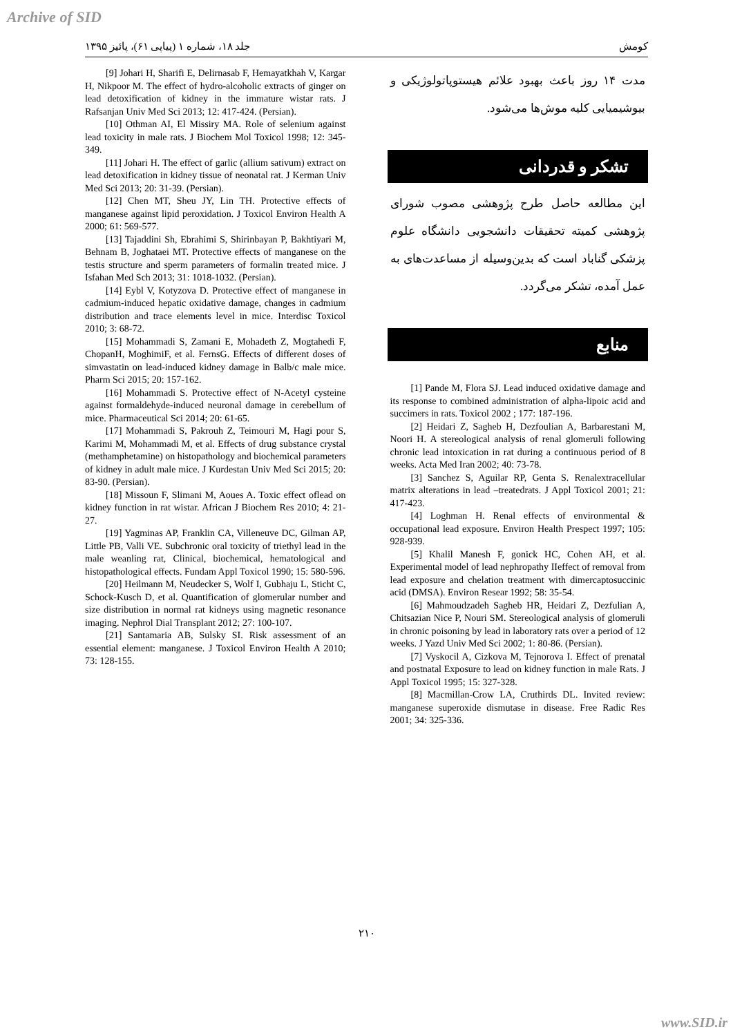Archive of SID
کومش جلد ۱۸، شماره ۱ (پیاپی ۶۱)، پائیز ۱۳۹۵
مدت ۱۴ روز باعث بهبود علائم هیستوپاتولوژیکی و بیوشیمیایی کلیه موش‌ها می‌شود.
تشکر و قدردانی
این مطالعه حاصل طرح پژوهشی مصوب شورای پژوهشی کمیته تحقیقات دانشجویی دانشگاه علوم پزشکی گناباد است که بدین‌وسیله از مساعدت‌های به عمل آمده، تشکر می‌گردد.
منابع
[1] Pande M, Flora SJ. Lead induced oxidative damage and its response to combined administration of alpha-lipoic acid and succimers in rats. Toxicol 2002 ; 177: 187-196.
[2] Heidari Z, Sagheb H, Dezfoulian A, Barbarestani M, Noori H. A stereological analysis of renal glomeruli following chronic lead intoxication in rat during a continuous period of 8 weeks. Acta Med Iran 2002; 40: 73-78.
[3] Sanchez S, Aguilar RP, Genta S. Renalextracellular matrix alterations in lead –treatedrats. J Appl Toxicol 2001; 21: 417-423.
[4] Loghman H. Renal effects of environmental & occupational lead exposure. Environ Health Prespect 1997; 105: 928-939.
[5] Khalil Manesh F, gonick HC, Cohen AH, et al. Experimental model of lead nephropathy IIeffect of removal from lead exposure and chelation treatment with dimercaptosuccinic acid (DMSA). Environ Resear 1992; 58: 35-54.
[6] Mahmoudzadeh Sagheb HR, Heidari Z, Dezfulian A, Chitsazian Nice P, Nouri SM. Stereological analysis of glomeruli in chronic poisoning by lead in laboratory rats over a period of 12 weeks. J Yazd Univ Med Sci 2002; 1: 80-86. (Persian).
[7] Vyskocil A, Cizkova M, Tejnorova I. Effect of prenatal and postnatal Exposure to lead on kidney function in male Rats. J Appl Toxicol 1995; 15: 327-328.
[8] Macmillan-Crow LA, Cruthirds DL. Invited review: manganese superoxide dismutase in disease. Free Radic Res 2001; 34: 325-336.
[9] Johari H, Sharifi E, Delirnasab F, Hemayatkhah V, Kargar H, Nikpoor M. The effect of hydro-alcoholic extracts of ginger on lead detoxification of kidney in the immature wistar rats. J Rafsanjan Univ Med Sci 2013; 12: 417-424. (Persian).
[10] Othman AI, El Missiry MA. Role of selenium against lead toxicity in male rats. J Biochem Mol Toxicol 1998; 12: 345-349.
[11] Johari H. The effect of garlic (allium sativum) extract on lead detoxification in kidney tissue of neonatal rat. J Kerman Univ Med Sci 2013; 20: 31-39. (Persian).
[12] Chen MT, Sheu JY, Lin TH. Protective effects of manganese against lipid peroxidation. J Toxicol Environ Health A 2000; 61: 569-577.
[13] Tajaddini Sh, Ebrahimi S, Shirinbayan P, Bakhtiyari M, Behnam B, Joghataei MT. Protective effects of manganese on the testis structure and sperm parameters of formalin treated mice. J Isfahan Med Sch 2013; 31: 1018-1032. (Persian).
[14] Eybl V, Kotyzova D. Protective effect of manganese in cadmium-induced hepatic oxidative damage, changes in cadmium distribution and trace elements level in mice. Interdisc Toxicol 2010; 3: 68-72.
[15] Mohammadi S, Zamani E, Mohadeth Z, Mogtahedi F, ChopanH, MoghimiF, et al. FernsG. Effects of different doses of simvastatin on lead-induced kidney damage in Balb/c male mice. Pharm Sci 2015; 20: 157-162.
[16] Mohammadi S. Protective effect of N-Acetyl cysteine against formaldehyde-induced neuronal damage in cerebellum of mice. Pharmaceutical Sci 2014; 20: 61-65.
[17] Mohammadi S, Pakrouh Z, Teimouri M, Hagi pour S, Karimi M, Mohammadi M, et al. Effects of drug substance crystal (methamphetamine) on histopathology and biochemical parameters of kidney in adult male mice. J Kurdestan Univ Med Sci 2015; 20: 83-90. (Persian).
[18] Missoun F, Slimani M, Aoues A. Toxic effect oflead on kidney function in rat wistar. African J Biochem Res 2010; 4: 21-27.
[19] Yagminas AP, Franklin CA, Villeneuve DC, Gilman AP, Little PB, Valli VE. Subchronic oral toxicity of triethyl lead in the male weanling rat, Clinical, biochemical, hematological and histopathological effects. Fundam Appl Toxicol 1990; 15: 580-596.
[20] Heilmann M, Neudecker S, Wolf I, Gubhaju L, Sticht C, Schock-Kusch D, et al. Quantification of glomerular number and size distribution in normal rat kidneys using magnetic resonance imaging. Nephrol Dial Transplant 2012; 27: 100-107.
[21] Santamaria AB, Sulsky SI. Risk assessment of an essential element: manganese. J Toxicol Environ Health A 2010; 73: 128-155.
۲۱۰
www.SID.ir